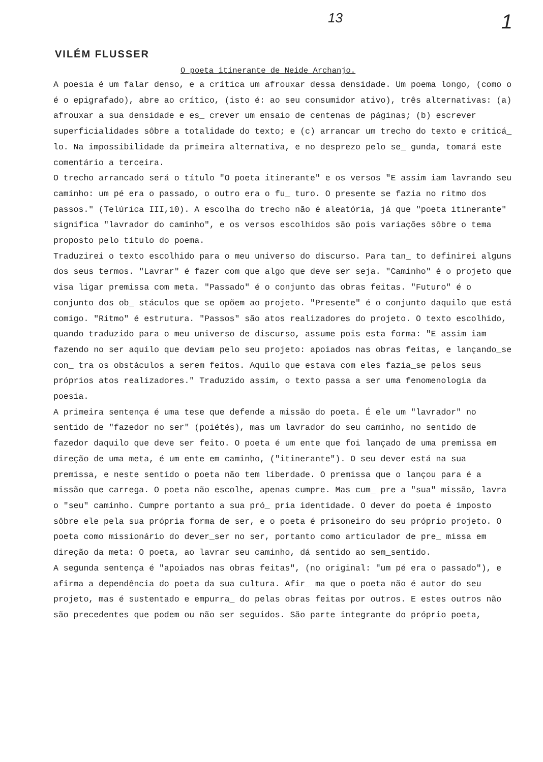13 1
VILÉM FLUSSER
O poeta itinerante de Neide Archanjo.
A poesia é um falar denso, e a crítica um afrouxar dessa densidade. Um poema longo, (como o é o epigrafado), abre ao crítico, (isto é: ao seu consumidor ativo), três alternativas: (a) afrouxar a sua densidade e es_ crever um ensaio de centenas de páginas; (b) escrever superficialidades sôbre a totalidade do texto; e (c) arrancar um trecho do texto e criticá_ lo. Na impossibilidade da primeira alternativa, e no desprezo pelo se_ gunda, tomará este comentário a terceira.
O trecho arrancado será o título "O poeta itinerante" e os versos "E assim iam lavrando seu caminho: um pé era o passado, o outro era o fu_ turo. O presente se fazia no ritmo dos passos." (Telúrica III,10). A escolha do trecho não é aleatória, já que "poeta itinerante" significa "lavrador do caminho", e os versos escolhidos são pois variações sôbre o tema proposto pelo título do poema.
Traduzirei o texto escolhido para o meu universo do discurso. Para tan_ to definirei alguns dos seus termos. "Lavrar" é fazer com que algo que deve ser seja. "Caminho" é o projeto que visa ligar premissa com meta. "Passado" é o conjunto das obras feitas. "Futuro" é o conjunto dos ob_ stáculos que se opõem ao projeto. "Presente" é o conjunto daquilo que está comigo. "Ritmo" é estrutura. "Passos" são atos realizadores do projeto. O texto escolhido, quando traduzido para o meu universo de discurso, assume pois esta forma: "E assim iam fazendo no ser aquilo que deviam pelo seu projeto: apoiados nas obras feitas, e lançando_se con_ tra os obstáculos a serem feitos. Aquilo que estava com eles fazia_se pelos seus próprios atos realizadores." Traduzido assim, o texto passa a ser uma fenomenologia da poesia.
A primeira sentença é uma tese que defende a missão do poeta. É ele um "lavrador" no sentido de "fazedor no ser" (poiétés), mas um lavrador do seu caminho, no sentido de fazedor daquilo que deve ser feito. O poeta é um ente que foi lançado de uma premissa em direção de uma meta, é um ente em caminho, ("itinerante"). O seu dever está na sua premissa, e neste sentido o poeta não tem liberdade. O premissa que o lançou para é a missão que carrega. O poeta não escolhe, apenas cumpre. Mas cum_ pre a "sua" missão, lavra o "seu" caminho. Cumpre portanto a sua pró_ pria identidade. O dever do poeta é imposto sôbre ele pela sua própria forma de ser, e o poeta é prisoneiro do seu próprio projeto. O poeta como missionário do dever_ser no ser, portanto como articulador de pre_ missa em direção da meta: O poeta, ao lavrar seu caminho, dá sentido ao sem_sentido.
A segunda sentença é "apoiados nas obras feitas", (no original: "um pé era o passado"), e afirma a dependência do poeta da sua cultura. Afir_ ma que o poeta não é autor do seu projeto, mas é sustentado e empurra_ do pelas obras feitas por outros. E estes outros não são precedentes que podem ou não ser seguidos. São parte integrante do próprio poeta,